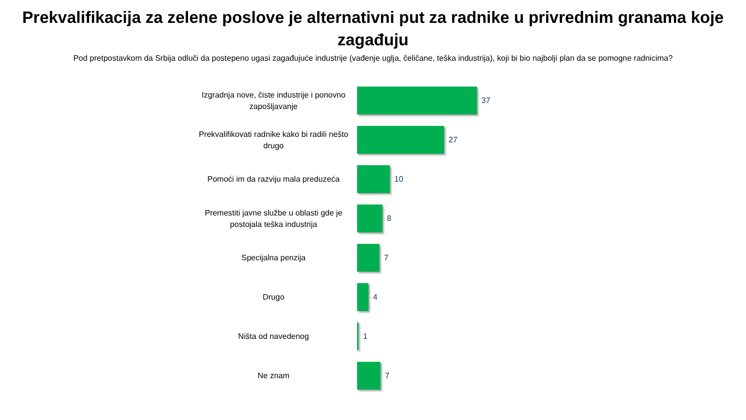Prekvalifikacija za zelene poslove je alternativni put za radnike u privrednim granama koje zagađuju
Pod pretpostavkom da Srbija odluči da postepeno ugasi zagađujuće industrije (vađenje uglja, čeličane, teška industrija), koji bi bio najbolji plan da se pomogne radnicima?
Izgradnja nove, čiste industrije i ponovno zapošljavanje
37
Prekvalifikovati radnike kako bi radili nešto drugo
27
Pomoći im da razviju mala preduzeća
10
Premestiti javne službe u oblasti gde je postojala teška industrija
8
Specijalna penzija
7
Drugo
4
Ništa od navedenog
1
Ne znam
7